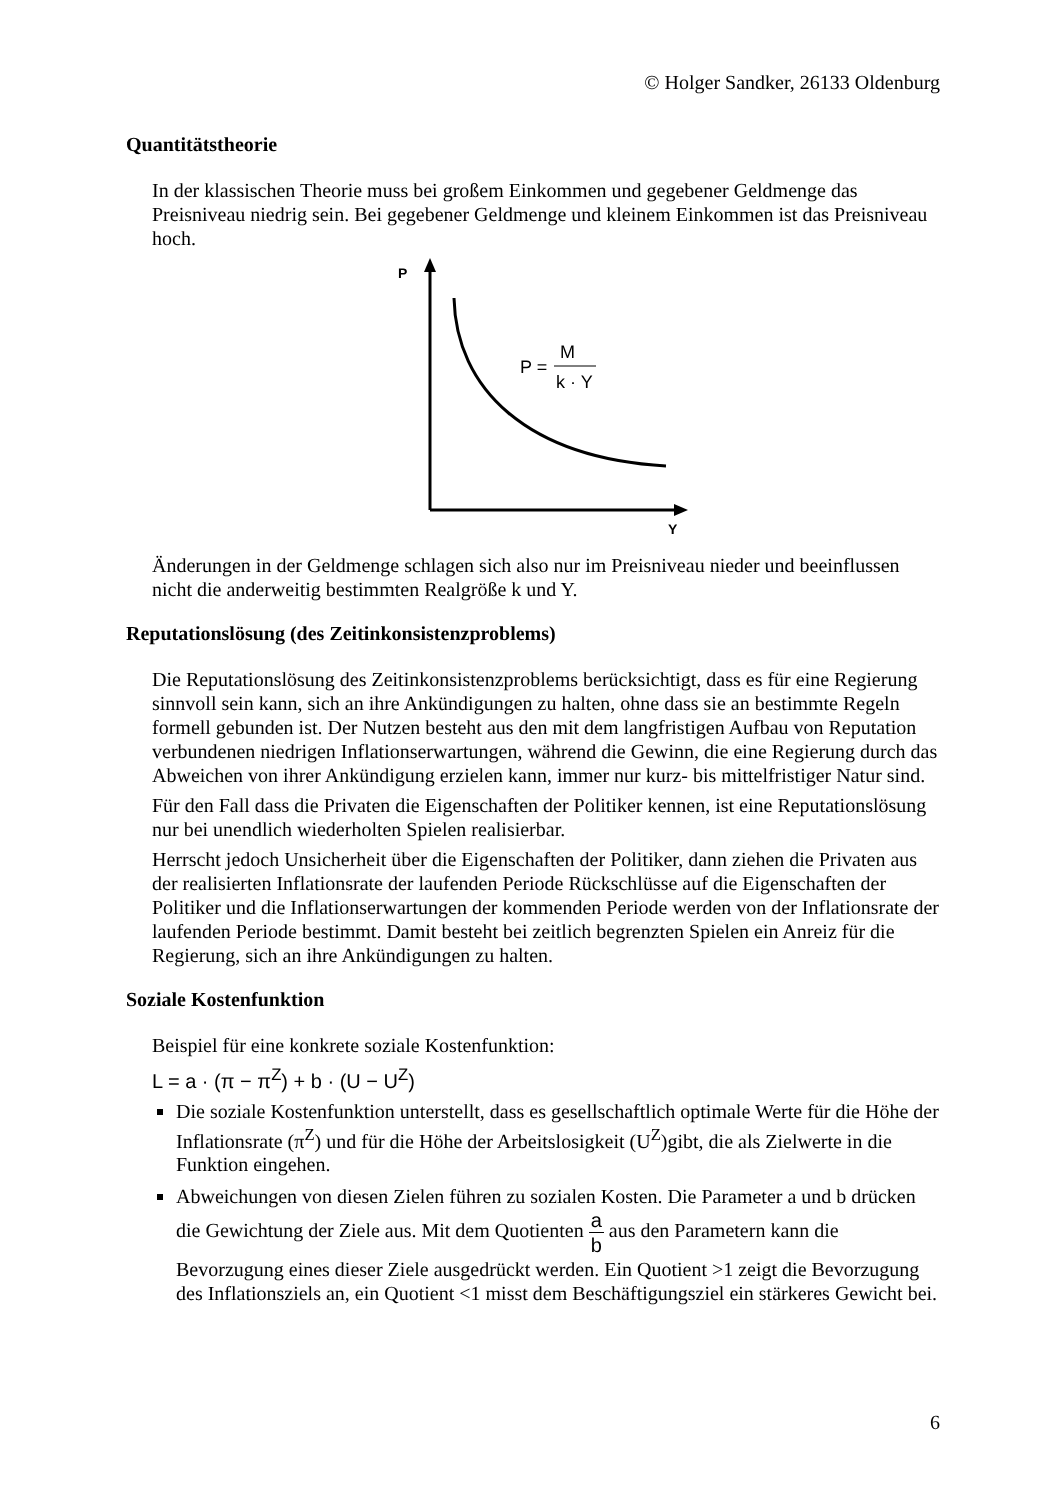© Holger Sandker, 26133 Oldenburg
Quantitätstheorie
In der klassischen Theorie muss bei großem Einkommen und gegebener Geldmenge das Preisniveau niedrig sein. Bei gegebener Geldmenge und kleinem Einkommen ist das Preisniveau hoch.
P
Y
P =
M
k · Y
Änderungen in der Geldmenge schlagen sich also nur im Preisniveau nieder und beeinflussen nicht die anderweitig bestimmten Realgröße k und Y.
Reputationslösung (des Zeitinkonsistenzproblems)
Die Reputationslösung des Zeitinkonsistenzproblems berücksichtigt, dass es für eine Regierung sinnvoll sein kann, sich an ihre Ankündigungen zu halten, ohne dass sie an bestimmte Regeln formell gebunden ist. Der Nutzen besteht aus den mit dem langfristigen Aufbau von Reputation verbundenen niedrigen Inflationserwartungen, während die Gewinn, die eine Regierung durch das Abweichen von ihrer Ankündigung erzielen kann, immer nur kurz- bis mittelfristiger Natur sind.
Für den Fall dass die Privaten die Eigenschaften der Politiker kennen, ist eine Reputationslösung nur bei unendlich wiederholten Spielen realisierbar.
Herrscht jedoch Unsicherheit über die Eigenschaften der Politiker, dann ziehen die Privaten aus der realisierten Inflationsrate der laufenden Periode Rückschlüsse auf die Eigenschaften der Politiker und die Inflationserwartungen der kommenden Periode werden von der Inflationsrate der laufenden Periode bestimmt. Damit besteht bei zeitlich begrenzten Spielen ein Anreiz für die Regierung, sich an ihre Ankündigungen zu halten.
Soziale Kostenfunktion
Beispiel für eine konkrete soziale Kostenfunktion:
L = a · (π − π<sup>Z</sup>) + b · (U − U<sup>Z</sup>)
Die soziale Kostenfunktion unterstellt, dass es gesellschaftlich optimale Werte für die Höhe der Inflationsrate (π<sup>Z</sup>) und für die Höhe der Arbeitslosigkeit (U<sup>Z</sup>)gibt, die als Zielwerte in die Funktion eingehen.
Abweichungen von diesen Zielen führen zu sozialen Kosten. Die Parameter a und b drücken die Gewichtung der Ziele aus. Mit dem Quotienten a b aus den Parametern kann die Bevorzugung eines dieser Ziele ausgedrückt werden. Ein Quotient >1 zeigt die Bevorzugung des Inflationsziels an, ein Quotient <1 misst dem Beschäftigungsziel ein stärkeres Gewicht bei.
6